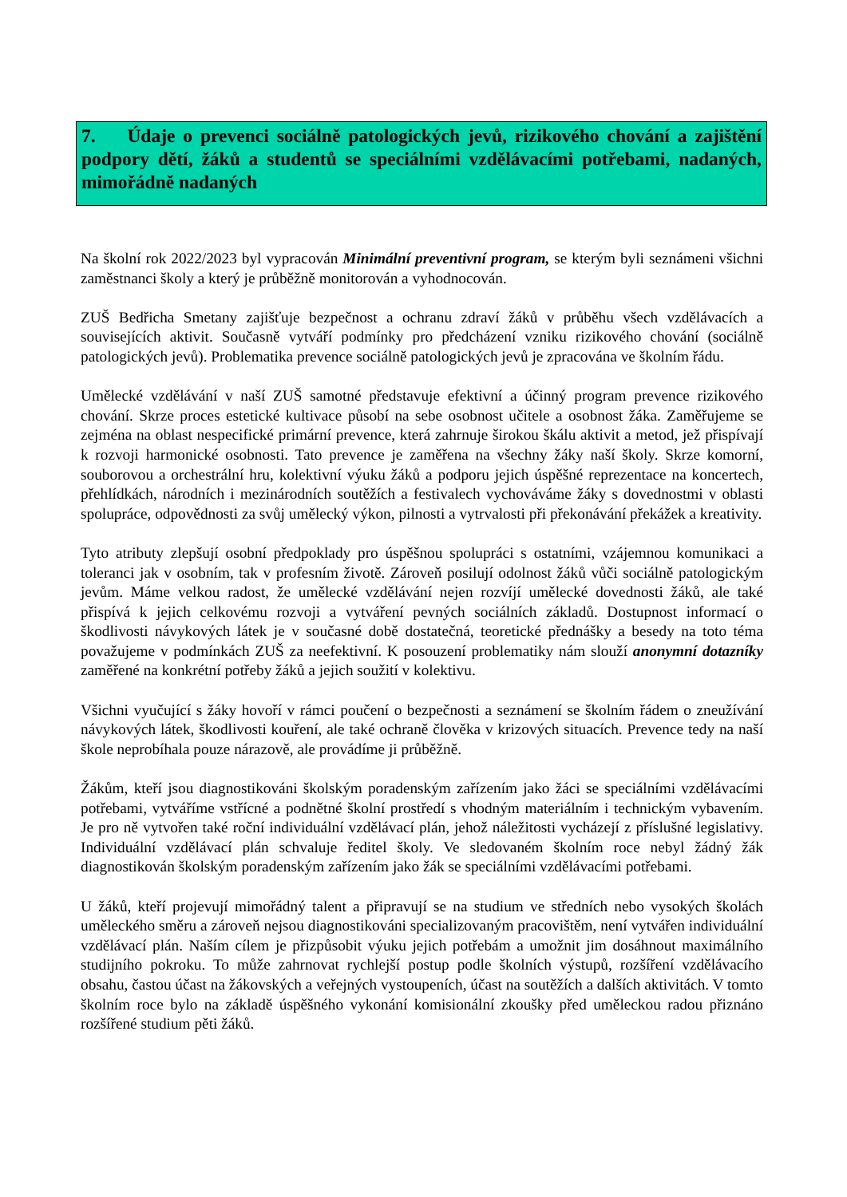7. Údaje o prevenci sociálně patologických jevů, rizikového chování a zajištění podpory dětí, žáků a studentů se speciálními vzdělávacími potřebami, nadaných, mimořádně nadaných
Na školní rok 2022/2023 byl vypracován Minimální preventivní program, se kterým byli seznámeni všichni zaměstnanci školy a který je průběžně monitorován a vyhodnocován.
ZUŠ Bedřicha Smetany zajišťuje bezpečnost a ochranu zdraví žáků v průběhu všech vzdělávacích a souvisejících aktivit. Současně vytváří podmínky pro předcházení vzniku rizikového chování (sociálně patologických jevů). Problematika prevence sociálně patologických jevů je zpracována ve školním řádu.
Umělecké vzdělávání v naší ZUŠ samotné představuje efektivní a účinný program prevence rizikového chování. Skrze proces estetické kultivace působí na sebe osobnost učitele a osobnost žáka. Zaměřujeme se zejména na oblast nespecifické primární prevence, která zahrnuje širokou škálu aktivit a metod, jež přispívají k rozvoji harmonické osobnosti. Tato prevence je zaměřena na všechny žáky naší školy. Skrze komorní, souborovou a orchestrální hru, kolektivní výuku žáků a podporu jejich úspěšné reprezentace na koncertech, přehlídkách, národních i mezinárodních soutěžích a festivalech vychováváme žáky s dovednostmi v oblasti spolupráce, odpovědnosti za svůj umělecký výkon, pilnosti a vytrvalosti při překonávání překážek a kreativity.
Tyto atributy zlepšují osobní předpoklady pro úspěšnou spolupráci s ostatními, vzájemnou komunikaci a toleranci jak v osobním, tak v profesním životě. Zároveň posilují odolnost žáků vůči sociálně patologickým jevům. Máme velkou radost, že umělecké vzdělávání nejen rozvíjí umělecké dovednosti žáků, ale také přispívá k jejich celkovému rozvoji a vytváření pevných sociálních základů. Dostupnost informací o škodlivosti návykových látek je v současné době dostatečná, teoretické přednášky a besedy na toto téma považujeme v podmínkách ZUŠ za neefektivní. K posouzení problematiky nám slouží anonymní dotazníky zaměřené na konkrétní potřeby žáků a jejich soužití v kolektivu.
Všichni vyučující s žáky hovoří v rámci poučení o bezpečnosti a seznámení se školním řádem o zneužívání návykových látek, škodlivosti kouření, ale také ochraně člověka v krizových situacích. Prevence tedy na naší škole neprobíhala pouze nárazově, ale provádíme ji průběžně.
Žákům, kteří jsou diagnostikováni školským poradenským zařízením jako žáci se speciálními vzdělávacími potřebami, vytváříme vstřícné a podnětné školní prostředí s vhodným materiálním i technickým vybavením. Je pro ně vytvořen také roční individuální vzdělávací plán, jehož náležitosti vycházejí z příslušné legislativy. Individuální vzdělávací plán schvaluje ředitel školy. Ve sledovaném školním roce nebyl žádný žák diagnostikován školským poradenským zařízením jako žák se speciálními vzdělávacími potřebami.
U žáků, kteří projevují mimořádný talent a připravují se na studium ve středních nebo vysokých školách uměleckého směru a zároveň nejsou diagnostikováni specializovaným pracovištěm, není vytvářen individuální vzdělávací plán. Naším cílem je přizpůsobit výuku jejich potřebám a umožnit jim dosáhnout maximálního studijního pokroku. To může zahrnovat rychlejší postup podle školních výstupů, rozšíření vzdělávacího obsahu, častou účast na žákovských a veřejných vystoupeních, účast na soutěžích a dalších aktivitách. V tomto školním roce bylo na základě úspěšného vykonání komisionální zkoušky před uměleckou radou přiznáno rozšířené studium pěti žáků.